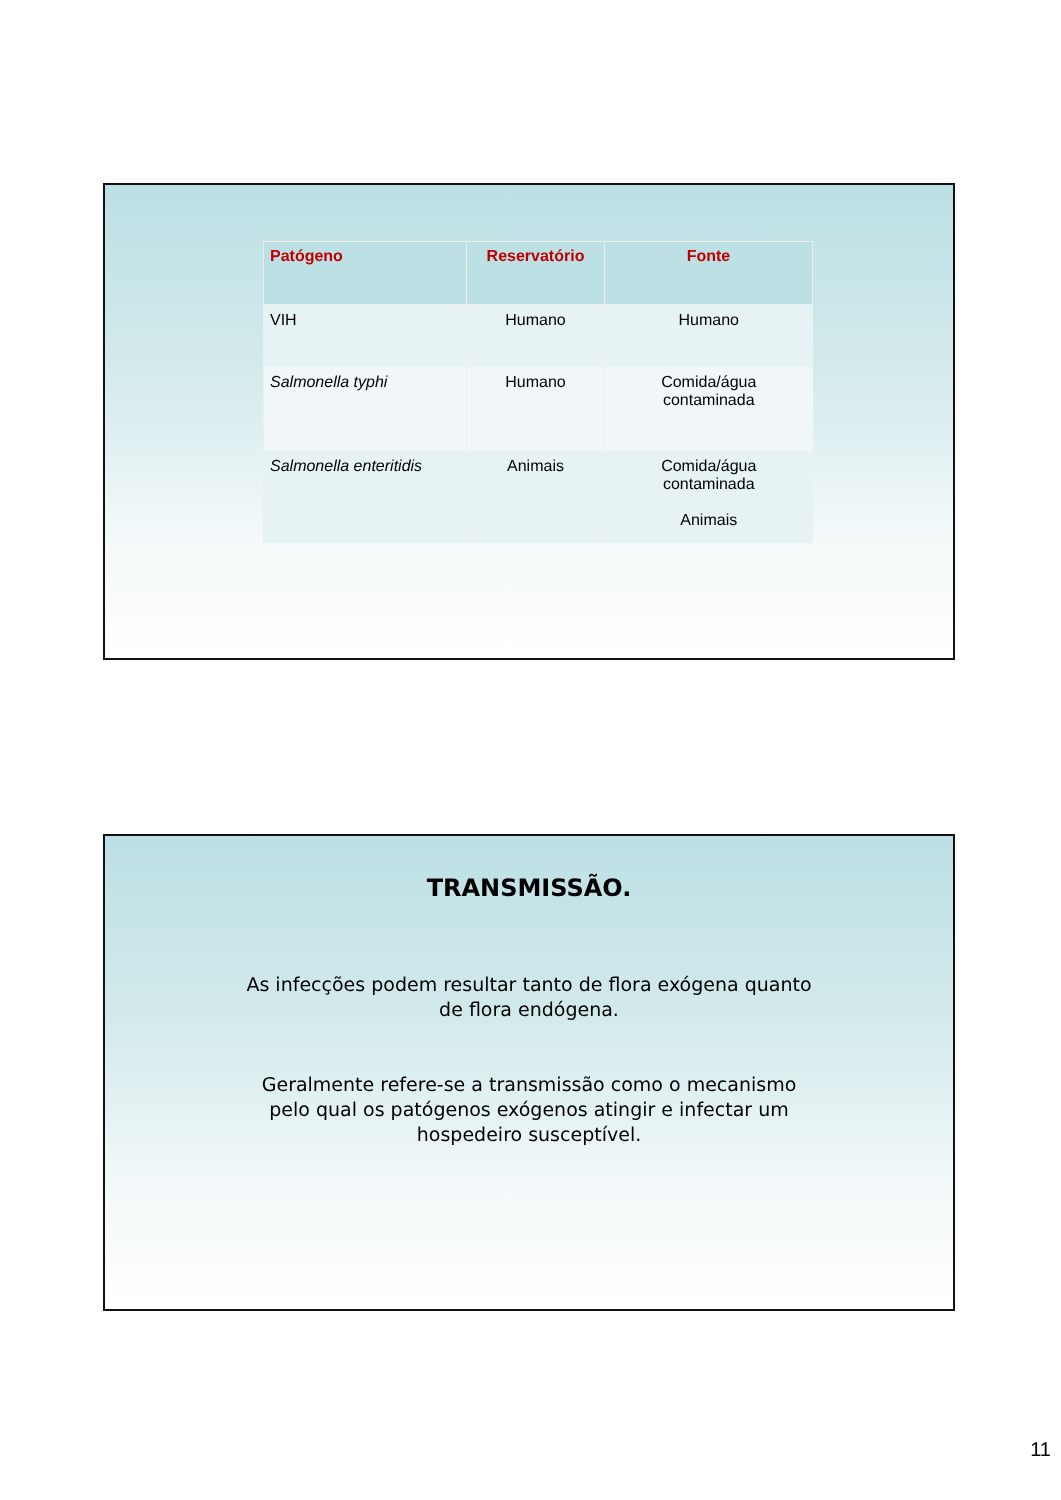| Patógeno | Reservatório | Fonte |
| --- | --- | --- |
| VIH | Humano | Humano |
| Salmonella typhi | Humano | Comida/água contaminada |
| Salmonella enteritidis | Animais | Comida/água contaminada Animais |
TRANSMISSÃO.
As infecções podem resultar tanto de flora exógena quanto
de flora endógena.
Geralmente refere-se a transmissão como o mecanismo
pelo qual os patógenos exógenos atingir e infectar um
hospedeiro susceptível.
11